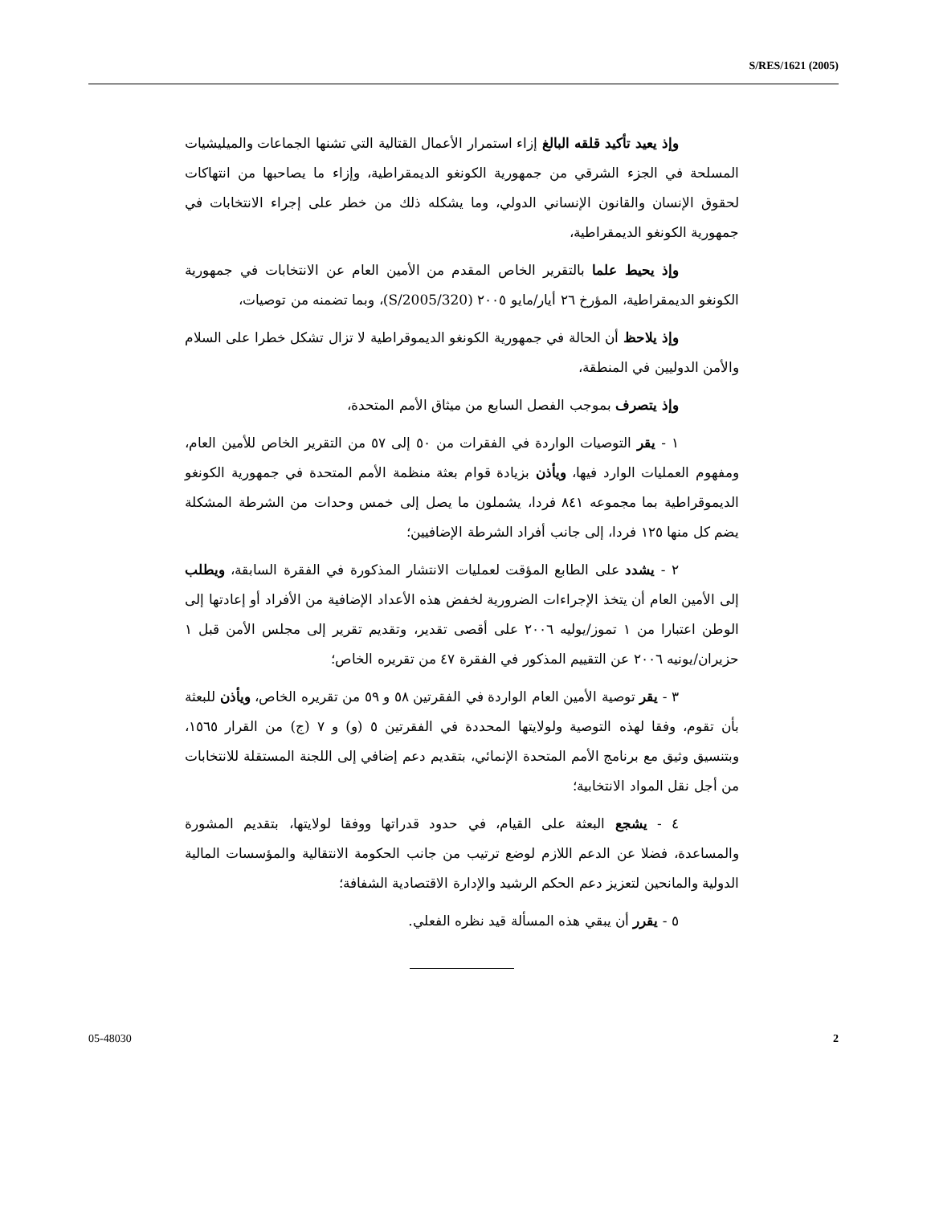S/RES/1621 (2005)
وإذ يعيد تأكيد قلقه البالغ إزاء استمرار الأعمال القتالية التي تشنها الجماعات والميليشيات المسلحة في الجزء الشرقي من جمهورية الكونغو الديمقراطية، وإزاء ما يصاحبها من انتهاكات لحقوق الإنسان والقانون الإنساني الدولي، وما يشكله ذلك من خطر على إجراء الانتخابات في جمهورية الكونغو الديمقراطية،
وإذ يحيط علما بالتقرير الخاص المقدم من الأمين العام عن الانتخابات في جمهورية الكونغو الديمقراطية، المؤرخ ٢٦ أيار/مايو ٢٠٠٥ (S/2005/320)، وبما تضمنه من توصيات،
وإذ يلاحظ أن الحالة في جمهورية الكونغو الديموقراطية لا تزال تشكل خطرا على السلام والأمن الدوليين في المنطقة،
وإذ يتصرف بموجب الفصل السابع من ميثاق الأمم المتحدة،
١ - يقر التوصيات الواردة في الفقرات من ٥٠ إلى ٥٧ من التقرير الخاص للأمين العام، ومفهوم العمليات الوارد فيها، ويأذن بزيادة قوام بعثة منظمة الأمم المتحدة في جمهورية الكونغو الديموقراطية بما مجموعه ٨٤١ فردا، يشملون ما يصل إلى خمس وحدات من الشرطة المشكلة يضم كل منها ١٢٥ فردا، إلى جانب أفراد الشرطة الإضافيين؛
٢ - يشدد على الطابع المؤقت لعمليات الانتشار المذكورة في الفقرة السابقة، ويطلب إلى الأمين العام أن يتخذ الإجراءات الضرورية لخفض هذه الأعداد الإضافية من الأفراد أو إعادتها إلى الوطن اعتبارا من ١ تموز/يوليه ٢٠٠٦ على أقصى تقدير، وتقديم تقرير إلى مجلس الأمن قبل ١ حزيران/يونيه ٢٠٠٦ عن التقييم المذكور في الفقرة ٤٧ من تقريره الخاص؛
٣ - يقر توصية الأمين العام الواردة في الفقرتين ٥٨ و ٥٩ من تقريره الخاص، ويأذن للبعثة بأن تقوم، وفقا لهذه التوصية ولولايتها المحددة في الفقرتين ٥ (و) و ٧ (ج) من القرار ١٥٦٥، وبتنسيق وثيق مع برنامج الأمم المتحدة الإنمائي، بتقديم دعم إضافي إلى اللجنة المستقلة للانتخابات من أجل نقل المواد الانتخابية؛
٤ - يشجع البعثة على القيام، في حدود قدراتها ووفقا لولايتها، بتقديم المشورة والمساعدة، فضلا عن الدعم اللازم لوضع ترتيب من جانب الحكومة الانتقالية والمؤسسات المالية الدولية والمانحين لتعزيز دعم الحكم الرشيد والإدارة الاقتصادية الشفافة؛
٥ - يقرر أن يبقي هذه المسألة قيد نظره الفعلي.
05-48030 2